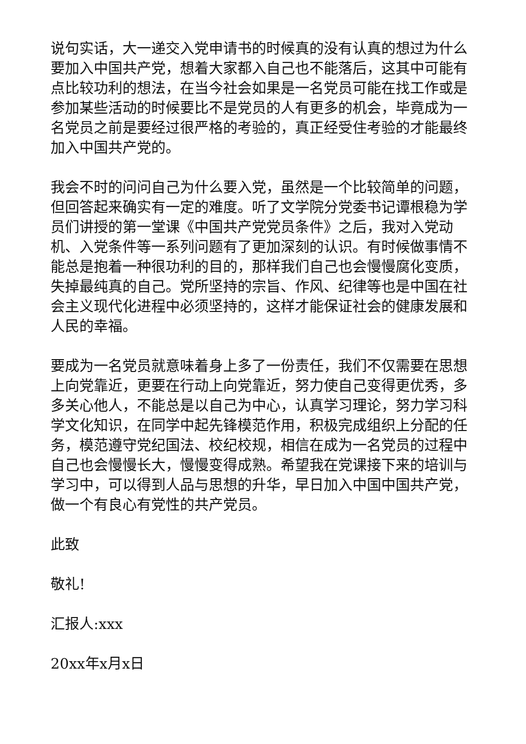说句实话，大一递交入党申请书的时候真的没有认真的想过为什么要加入中国共产党，想着大家都入自己也不能落后，这其中可能有点比较功利的想法，在当今社会如果是一名党员可能在找工作或是参加某些活动的时候要比不是党员的人有更多的机会，毕竟成为一名党员之前是要经过很严格的考验的，真正经受住考验的才能最终加入中国共产党的。
我会不时的问问自己为什么要入党，虽然是一个比较简单的问题，但回答起来确实有一定的难度。听了文学院分党委书记谭根稳为学员们讲授的第一堂课《中国共产党党员条件》之后，我对入党动机、入党条件等一系列问题有了更加深刻的认识。有时候做事情不能总是抱着一种很功利的目的，那样我们自己也会慢慢腐化变质，失掉最纯真的自己。党所坚持的宗旨、作风、纪律等也是中国在社会主义现代化进程中必须坚持的，这样才能保证社会的健康发展和人民的幸福。
要成为一名党员就意味着身上多了一份责任，我们不仅需要在思想上向党靠近，更要在行动上向党靠近，努力使自己变得更优秀，多多关心他人，不能总是以自己为中心，认真学习理论，努力学习科学文化知识，在同学中起先锋模范作用，积极完成组织上分配的任务，模范遵守党纪国法、校纪校规，相信在成为一名党员的过程中自己也会慢慢长大，慢慢变得成熟。希望我在党课接下来的培训与学习中，可以得到人品与思想的升华，早日加入中国中国共产党，做一个有良心有党性的共产党员。
此致
敬礼!
汇报人:xxx
20xx年x月x日